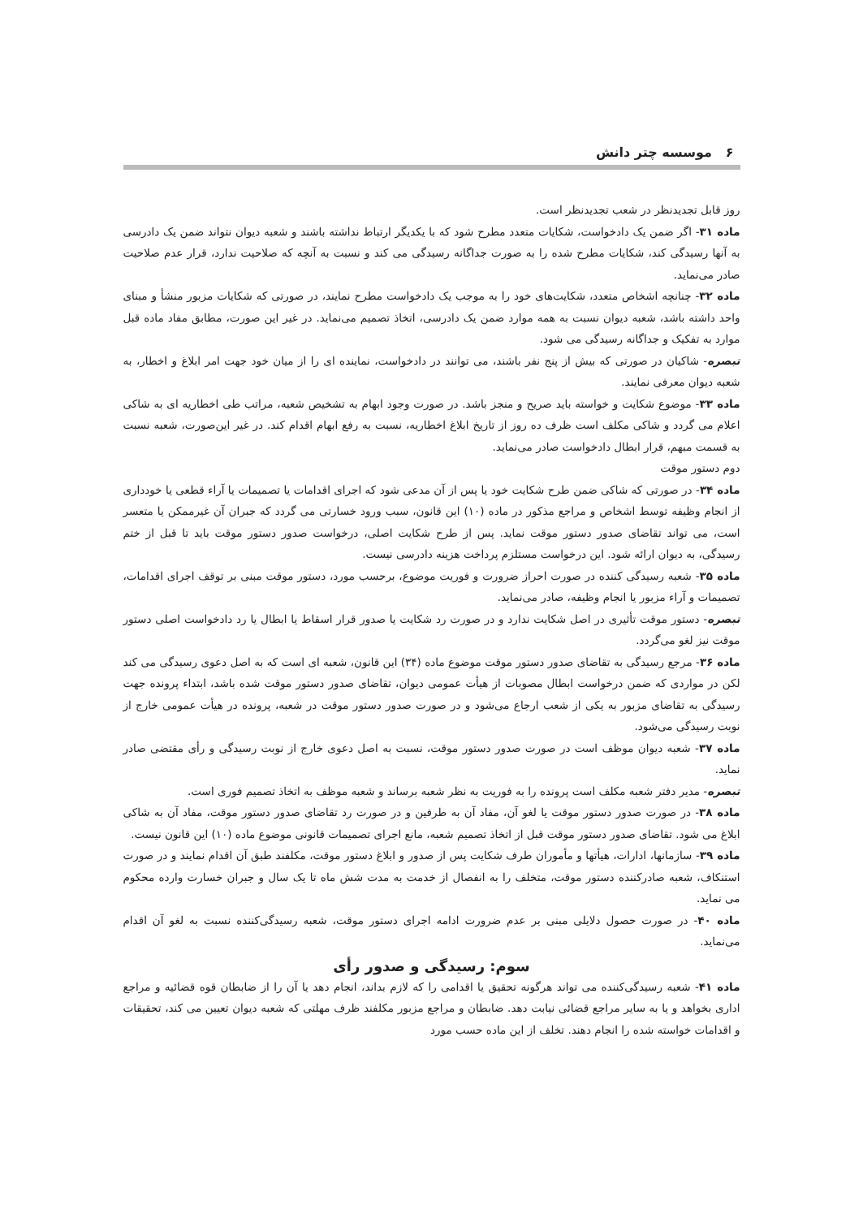۶ موسسه چتر دانش
روز قابل تجدیدنظر در شعب تجدیدنظر است.
ماده ۳۱- اگر ضمن یک دادخواست، شکایات متعدد مطرح شود که با یکدیگر ارتباط نداشته باشند و شعبه دیوان نتواند ضمن یک دادرسی به آنها رسیدگی کند، شکایات مطرح شده را به صورت جداگانه رسیدگی می کند و نسبت به آنچه که صلاحیت ندارد، قرار عدم صلاحیت صادر می‌نماید.
ماده ۳۲- چنانچه اشخاص متعدد، شکایت‌های خود را به موجب یک دادخواست مطرح نمایند، در صورتی که شکایات مزبور منشأ و مبنای واحد داشته باشد، شعبه دیوان نسبت به همه موارد ضمن یک دادرسی، اتخاذ تصمیم می‌نماید. در غیر این صورت، مطابق مفاد ماده قبل موارد به تفکیک و جداگانه رسیدگی می شود.
تبصره- شاکیان در صورتی که بیش از پنج نفر باشند، می توانند در دادخواست، نماینده ای را از میان خود جهت امر ابلاغ و اخطار، به شعبه دیوان معرفی نمایند.
ماده ۳۳- موضوع شکایت و خواسته باید صریح و منجز باشد. در صورت وجود ابهام به تشخیص شعبه، مراتب طی اخطاریه ای به شاکی اعلام می گردد و شاکی مکلف است ظرف ده روز از تاریخ ابلاغ اخطاریه، نسبت به رفع ابهام اقدام کند. در غیر این‌صورت، شعبه نسبت به قسمت مبهم، قرار ابطال دادخواست صادر می‌نماید.
دوم دستور موقت
ماده ۳۴- در صورتی که شاکی ضمن طرح شکایت خود یا پس از آن مدعی شود که اجرای اقدامات یا تصمیمات یا آراء قطعی یا خودداری از انجام وظیفه توسط اشخاص و مراجع مذکور در ماده (۱۰) این قانون، سبب ورود خسارتی می گردد که جبران آن غیرممکن یا متعسر است، می تواند تقاضای صدور دستور موقت نماید. پس از طرح شکایت اصلی، درخواست صدور دستور موقت باید تا قبل از ختم رسیدگی، به دیوان ارائه شود. این درخواست مستلزم پرداخت هزینه دادرسی نیست.
ماده ۳۵- شعبه رسیدگی کننده در صورت احراز ضرورت و فوریت موضوع، برحسب مورد، دستور موقت مبنی بر توقف اجرای اقدامات، تصمیمات و آراء مزبور یا انجام وظیفه، صادر می‌نماید.
تبصره- دستور موقت تأثیری در اصل شکایت ندارد و در صورت رد شکایت یا صدور قرار اسقاط یا ابطال یا رد دادخواست اصلی دستور موقت نیز لغو می‌گردد.
ماده ۳۶- مرجع رسیدگی به تقاضای صدور دستور موقت موضوع ماده (۳۴) این قانون، شعبه ای است که به اصل دعوی رسیدگی می کند لکن در مواردی که ضمن درخواست ابطال مصوبات از هیأت عمومی دیوان، تقاضای صدور دستور موقت شده باشد، ابتداء پرونده جهت رسیدگی به تقاضای مزبور به یکی از شعب ارجاع می‌شود و در صورت صدور دستور موقت در شعبه، پرونده در هیأت عمومی خارج از نوبت رسیدگی می‌شود.
ماده ۳۷- شعبه دیوان موظف است در صورت صدور دستور موقت، نسبت به اصل دعوی خارج از نوبت رسیدگی و رأی مقتضی صادر نماید.
تبصره- مدیر دفتر شعبه مکلف است پرونده را به فوریت به نظر شعبه برساند و شعبه موظف به اتخاذ تصمیم فوری است.
ماده ۳۸- در صورت صدور دستور موقت یا لغو آن، مفاد آن به طرفین و در صورت رد تقاضای صدور دستور موقت، مفاد آن به شاکی ابلاغ می شود. تقاضای صدور دستور موقت قبل از اتخاذ تصمیم شعبه، مانع اجرای تصمیمات قانونی موضوع ماده (۱۰) این قانون نیست.
ماده ۳۹- سازمانها، ادارات، هیأتها و مأموران طرف شکایت پس از صدور و ابلاغ دستور موقت، مکلفند طبق آن اقدام نمایند و در صورت استنکاف، شعبه صادرکننده دستور موقت، متخلف را به انفصال از خدمت به مدت شش ماه تا یک سال و جبران خسارت وارده محکوم می نماید.
ماده ۴۰- در صورت حصول دلایلی مبنی بر عدم ضرورت ادامه اجرای دستور موقت، شعبه رسیدگی‌کننده نسبت به لغو آن اقدام می‌نماید.
سوم: رسیدگی و صدور رأی
ماده ۴۱- شعبه رسیدگی‌کننده می تواند هرگونه تحقیق یا اقدامی را که لازم بداند، انجام دهد یا آن را از ضابطان قوه قضائیه و مراجع اداری بخواهد و یا به سایر مراجع قضائی نیابت دهد. ضابطان و مراجع مزبور مکلفند ظرف مهلتی که شعبه دیوان تعیین می کند، تحقیقات و اقدامات خواسته شده را انجام دهند. تخلف از این ماده حسب مورد